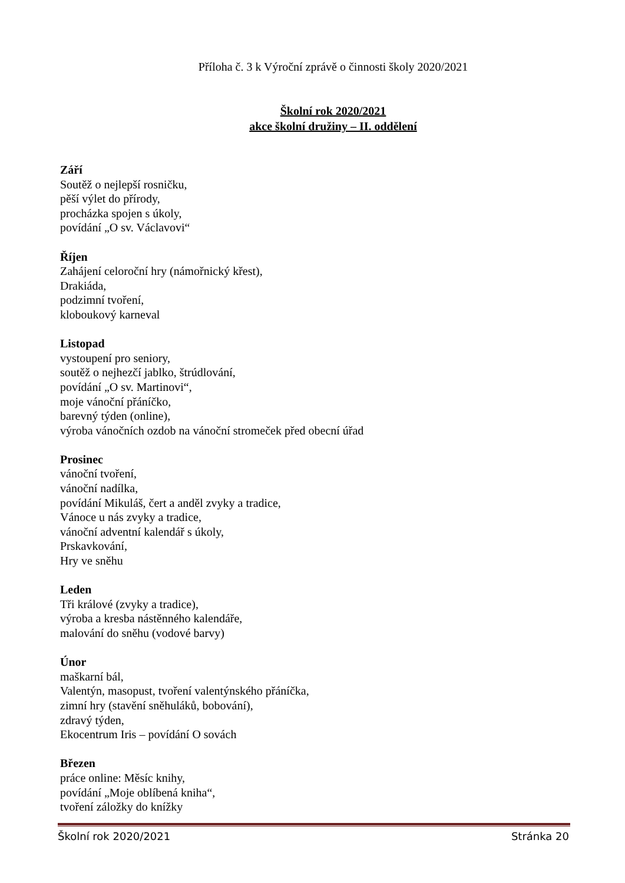Příloha č. 3 k Výroční zprávě o činnosti školy 2020/2021
Školní rok 2020/2021
akce školní družiny – II. oddělení
Září
Soutěž o nejlepší rosničku,
pěší výlet do přírody,
procházka spojen s úkoly,
povídání „O sv. Václavovi“
Říjen
Zahájení celoroční hry (námořnický křest),
Drakiáda,
podzimní tvoření,
kloboukový karneval
Listopad
vystoupení pro seniory,
soutěž o nejhezčí jablko, štrúdlování,
povídání „O sv. Martinovi“,
moje vánoční přáníčko,
barevný týden (online),
výroba vánočních ozdob na vánoční stromeček před obecní úřad
Prosinec
vánoční tvoření,
vánoční nadílka,
povídání Mikuláš, čert a anděl zvyky a tradice,
Vánoce u nás zvyky a tradice,
vánoční adventní kalendář s úkoly,
Prskavkování,
Hry ve sněhu
Leden
Tři králové (zvyky a tradice),
výroba a kresba nástěnného kalendáře,
malování do sněhu (vodové barvy)
Únor
maškarní bál,
Valentýn, masopust, tvoření valentýnského přáníčka,
zimní hry (stavění sněhuláků, bobování),
zdravý týden,
Ekocentrum Iris – povídání O sovách
Březen
práce online: Měsíc knihy,
povídání „Moje oblíbená kniha“,
tvoření záložky do knížky
Školní rok 2020/2021 Stránka 20